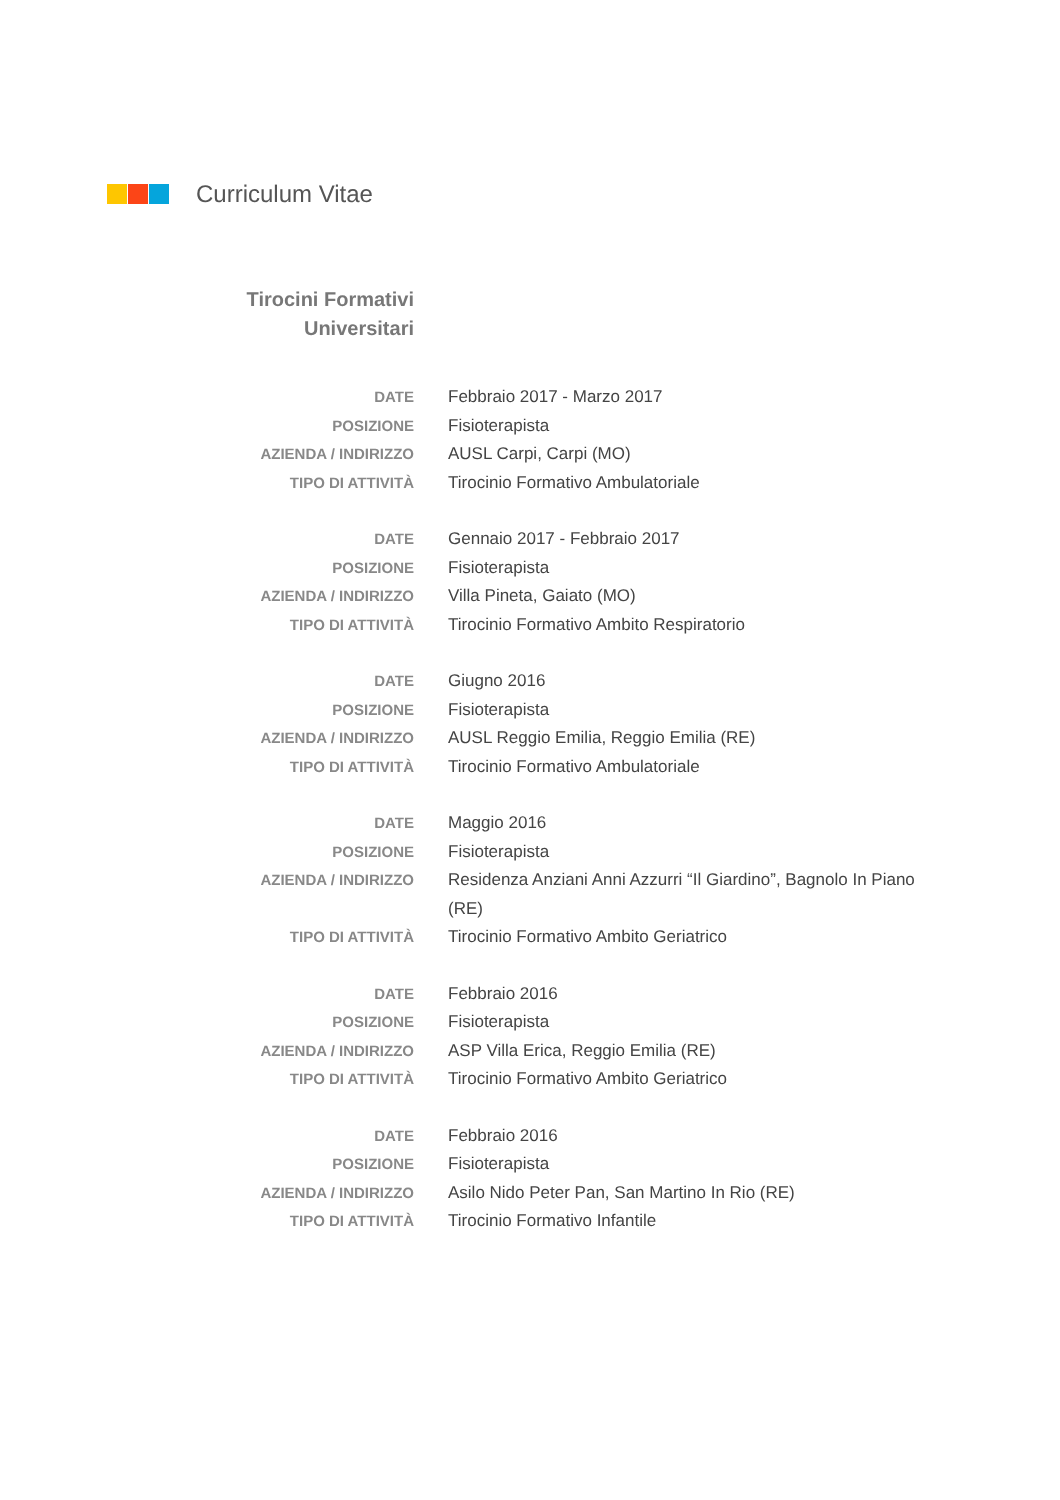Curriculum Vitae
Tirocini Formativi
Universitari
DATE Febbraio 2017 - Marzo 2017
POSIZIONE Fisioterapista
AZIENDA / INDIRIZZO AUSL Carpi, Carpi (MO)
TIPO DI ATTIVITÀ Tirocinio Formativo Ambulatoriale
DATE Gennaio 2017 - Febbraio 2017
POSIZIONE Fisioterapista
AZIENDA / INDIRIZZO Villa Pineta, Gaiato (MO)
TIPO DI ATTIVITÀ Tirocinio Formativo Ambito Respiratorio
DATE Giugno 2016
POSIZIONE Fisioterapista
AZIENDA / INDIRIZZO AUSL Reggio Emilia, Reggio Emilia (RE)
TIPO DI ATTIVITÀ Tirocinio Formativo Ambulatoriale
DATE Maggio 2016
POSIZIONE Fisioterapista
AZIENDA / INDIRIZZO Residenza Anziani Anni Azzurri “Il Giardino”, Bagnolo In Piano (RE)
TIPO DI ATTIVITÀ Tirocinio Formativo Ambito Geriatrico
DATE Febbraio 2016
POSIZIONE Fisioterapista
AZIENDA / INDIRIZZO ASP Villa Erica, Reggio Emilia (RE)
TIPO DI ATTIVITÀ Tirocinio Formativo Ambito Geriatrico
DATE Febbraio 2016
POSIZIONE Fisioterapista
AZIENDA / INDIRIZZO Asilo Nido Peter Pan, San Martino In Rio (RE)
TIPO DI ATTIVITÀ Tirocinio Formativo Infantile